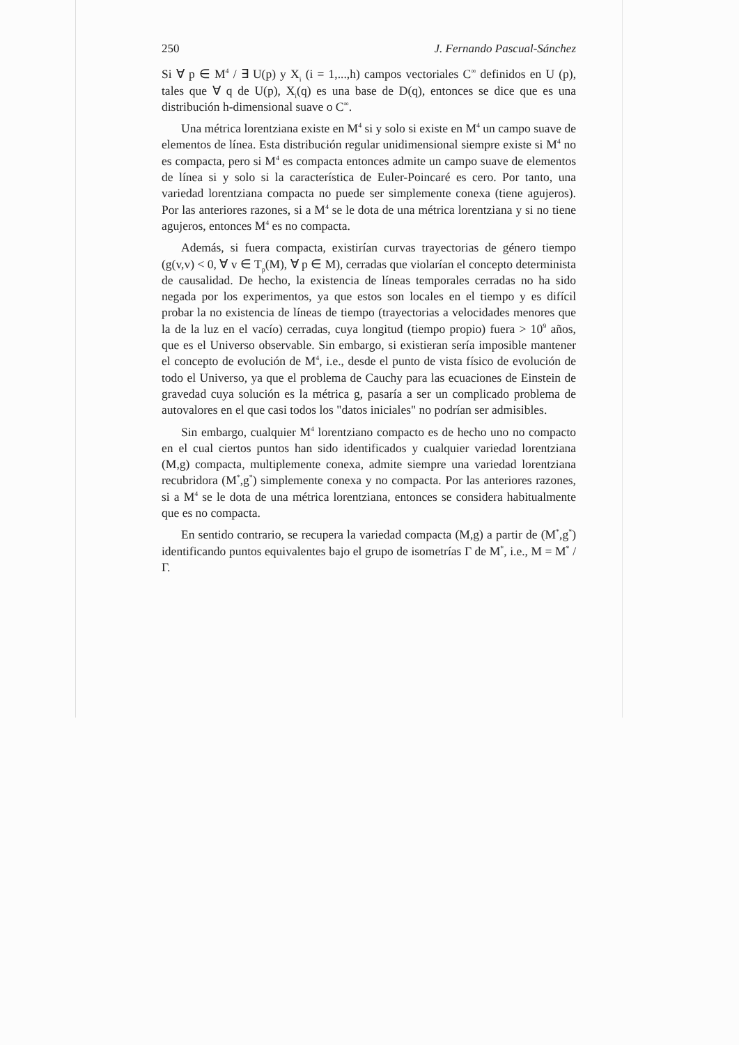250 J. Fernando Pascual-Sánchez
Si ∀ p ∈ M<sup>4</sup> / ∃ U(p) y X<sub>i</sub> (i = 1,...,h) campos vectoriales C<sup>∞</sup> definidos en U (p), tales que ∀ q de U(p), X<sub>i</sub>(q) es una base de D(q), entonces se dice que es una distribución h-dimensional suave o C<sup>∞</sup>.
Una métrica lorentziana existe en M<sup>4</sup> si y solo si existe en M<sup>4</sup> un campo suave de elementos de línea. Esta distribución regular unidimensional siempre existe si M<sup>4</sup> no es compacta, pero si M<sup>4</sup> es compacta entonces admite un campo suave de elementos de línea si y solo si la característica de Euler-Poincaré es cero. Por tanto, una variedad lorentziana compacta no puede ser simplemente conexa (tiene agujeros). Por las anteriores razones, si a M<sup>4</sup> se le dota de una métrica lorentziana y si no tiene agujeros, entonces M<sup>4</sup> es no compacta.
Además, si fuera compacta, existirían curvas trayectorias de género tiempo (g(v,v) < 0, ∀ v ∈ T<sub>p</sub>(M), ∀ p ∈ M), cerradas que violarían el concepto determinista de causalidad. De hecho, la existencia de líneas temporales cerradas no ha sido negada por los experimentos, ya que estos son locales en el tiempo y es difícil probar la no existencia de líneas de tiempo (trayectorias a velocidades menores que la de la luz en el vacío) cerradas, cuya longitud (tiempo propio) fuera > 10<sup>9</sup> años, que es el Universo observable. Sin embargo, si existieran sería imposible mantener el concepto de evolución de M<sup>4</sup>, i.e., desde el punto de vista físico de evolución de todo el Universo, ya que el problema de Cauchy para las ecuaciones de Einstein de gravedad cuya solución es la métrica g, pasaría a ser un complicado problema de autovalores en el que casi todos los "datos iniciales" no podrían ser admisibles.
Sin embargo, cualquier M<sup>4</sup> lorentziano compacto es de hecho uno no compacto en el cual ciertos puntos han sido identificados y cualquier variedad lorentziana (M,g) compacta, multiplemente conexa, admite siempre una variedad lorentziana recubridora (M<sup>*</sup>,g<sup>*</sup>) simplemente conexa y no compacta. Por las anteriores razones, si a M<sup>4</sup> se le dota de una métrica lorentziana, entonces se considera habitualmente que es no compacta.
En sentido contrario, se recupera la variedad compacta (M,g) a partir de (M<sup>*</sup>,g<sup>*</sup>) identificando puntos equivalentes bajo el grupo de isometrías Γ de M<sup>*</sup>, i.e., M = M<sup>*</sup> / Γ.